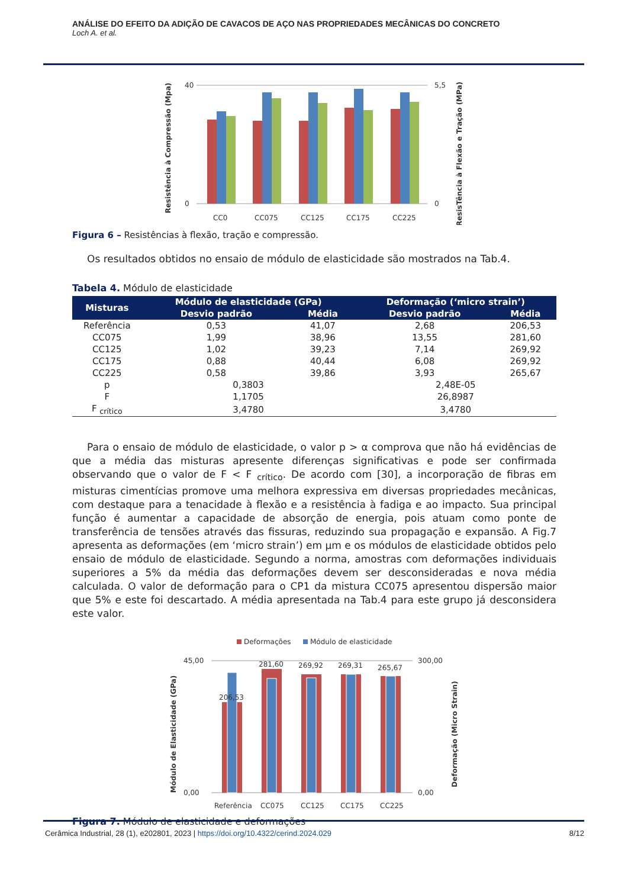ANÁLISE DO EFEITO DA ADIÇÃO DE CAVACOS DE AÇO NAS PROPRIEDADES MECÂNICAS DO CONCRETO
Loch A. et al.
Resistência à Compressão (Mpa)
ResisTência à Flexão e Tração (MPa)
40
0
5,5
0
CC0
CC075
CC125
CC175
CC225
Figura 6 – Resistências à flexão, tração e compressão.
Os resultados obtidos no ensaio de módulo de elasticidade são mostrados na Tab.4.
Tabela 4. Módulo de elasticidade
| Misturas | Módulo de elasticidade (GPa) | | Deformação (‘micro strain’) | |
| --- | --- | --- | --- | --- |
| | Desvio padrão | Média | Desvio padrão | Média |
| Referência | 0,53 | 41,07 | 2,68 | 206,53 |
| CC075 | 1,99 | 38,96 | 13,55 | 281,60 |
| CC125 | 1,02 | 39,23 | 7,14 | 269,92 |
| CC175 | 0,88 | 40,44 | 6,08 | 269,92 |
| CC225 | 0,58 | 39,86 | 3,93 | 265,67 |
| p | 0,3803 | | 2,48E-05 | |
| F | 1,1705 | | 26,8987 | |
| F <sub>crítico</sub> | 3,4780 | | 3,4780 | |
Para o ensaio de módulo de elasticidade, o valor p > α comprova que não há evidências de que a média das misturas apresente diferenças significativas e pode ser confirmada observando que o valor de F < F <sub>crítico</sub>. De acordo com [30], a incorporação de fibras em misturas cimentícias promove uma melhora expressiva em diversas propriedades mecânicas, com destaque para a tenacidade à flexão e a resistência à fadiga e ao impacto. Sua principal função é aumentar a capacidade de absorção de energia, pois atuam como ponte de transferência de tensões através das fissuras, reduzindo sua propagação e expansão. A Fig.7 apresenta as deformações (em ‘micro strain’) em μm e os módulos de elasticidade obtidos pelo ensaio de módulo de elasticidade. Segundo a norma, amostras com deformações individuais superiores a 5% da média das deformações devem ser desconsideradas e nova média calculada. O valor de deformação para o CP1 da mistura CC075 apresentou dispersão maior que 5% e este foi descartado. A média apresentada na Tab.4 para este grupo já desconsidera este valor.
Deformações
Módulo de elasticidade
Módulo de Elasticidade (GPa)
Deformação (Micro Strain)
45,00
0,00
300,00
0,00
206,53
281,60
269,92
269,31
265,67
Referência
CC075
CC125
CC175
CC225
Figura 7. Módulo de elasticidade e deformações
Cerâmica Industrial, 28 (1), e202801, 2023 | https://doi.org/10.4322/cerind.2024.029 8/12